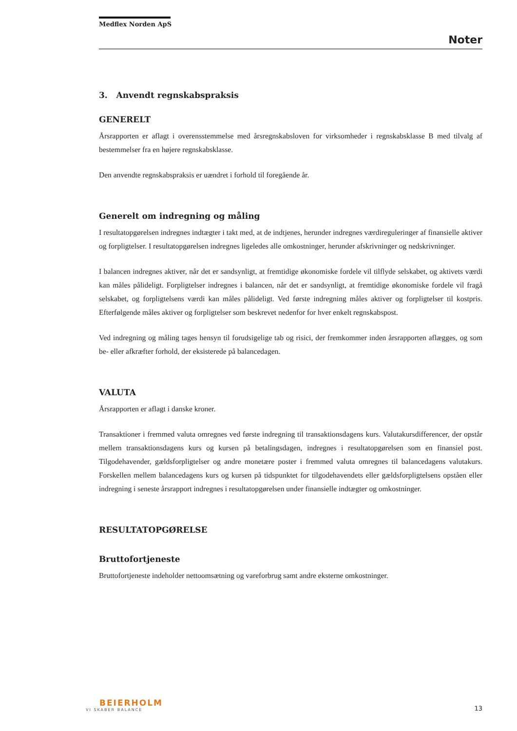Medflex Norden ApS
Noter
3. Anvendt regnskabspraksis
GENERELT
Årsrapporten er aflagt i overensstemmelse med årsregnskabsloven for virksomheder i regnskabsklasse B med tilvalg af bestemmelser fra en højere regnskabsklasse.
Den anvendte regnskabspraksis er uændret i forhold til foregående år.
Generelt om indregning og måling
I resultatopgørelsen indregnes indtægter i takt med, at de indtjenes, herunder indregnes værdireguleringer af finansielle aktiver og forpligtelser. I resultatopgørelsen indregnes ligeledes alle omkostninger, herunder afskrivninger og nedskrivninger.
I balancen indregnes aktiver, når det er sandsynligt, at fremtidige økonomiske fordele vil tilflyde selskabet, og aktivets værdi kan måles pålideligt. Forpligtelser indregnes i balancen, når det er sandsynligt, at fremtidige økonomiske fordele vil fragå selskabet, og forpligtelsens værdi kan måles pålideligt. Ved første indregning måles aktiver og forpligtelser til kostpris. Efterfølgende måles aktiver og forpligtelser som beskrevet nedenfor for hver enkelt regnskabspost.
Ved indregning og måling tages hensyn til forudsigelige tab og risici, der fremkommer inden årsrapporten aflægges, og som be- eller afkræfter forhold, der eksisterede på balancedagen.
VALUTA
Årsrapporten er aflagt i danske kroner.
Transaktioner i fremmed valuta omregnes ved første indregning til transaktionsdagens kurs. Valutakursdifferencer, der opstår mellem transaktionsdagens kurs og kursen på betalingsdagen, indregnes i resultatopgørelsen som en finansiel post. Tilgodehavender, gældsforpligtelser og andre monetære poster i fremmed valuta omregnes til balancedagens valutakurs. Forskellen mellem balancedagens kurs og kursen på tidspunktet for tilgodehavendets eller gældsforpligtelsens opståen eller indregning i seneste årsrapport indregnes i resultatopgørelsen under finansielle indtægter og omkostninger.
RESULTATOPGØRELSE
Bruttofortjeneste
Bruttofortjeneste indeholder nettoomsætning og vareforbrug samt andre eksterne omkostninger.
BEIERHOLM
VI SKABER BALANCE
13